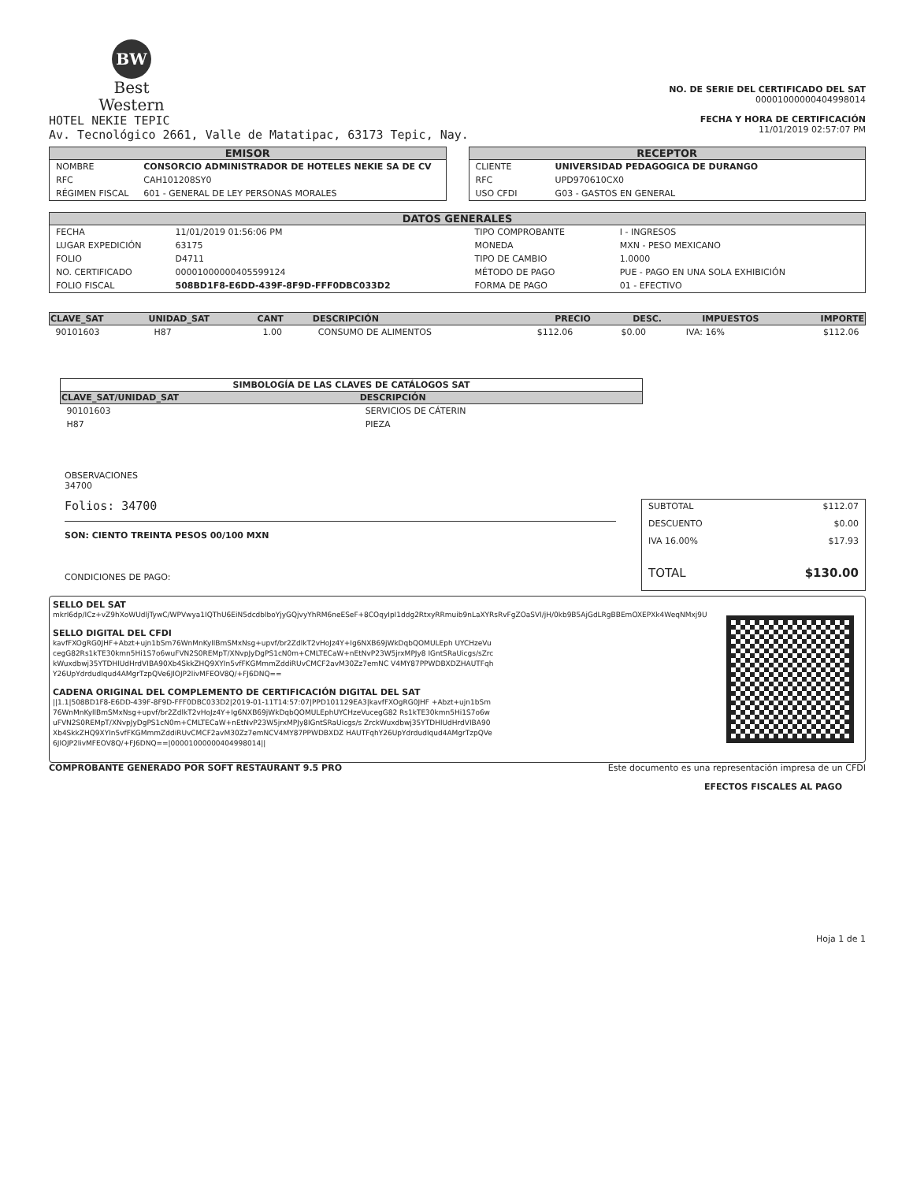BW
Best
Western
HOTEL NEKIE TEPIC
Av. Tecnológico 2661, Valle de Matatipac, 63173 Tepic, Nay.
NO. DE SERIE DEL CERTIFICADO DEL SAT
00001000000404998014
FECHA Y HORA DE CERTIFICACIÓN
11/01/2019 02:57:07 PM
EMISOR
| NOMBRE | CONSORCIO ADMINISTRADOR DE HOTELES NEKIE SA DE CV |
| RFC | CAH101208SY0 |
| RÉGIMEN FISCAL | 601 - GENERAL DE LEY PERSONAS MORALES |
RECEPTOR
| CLIENTE | UNIVERSIDAD PEDAGOGICA DE DURANGO |
| RFC | UPD970610CX0 |
| USO CFDI | G03 - GASTOS EN GENERAL |
DATOS GENERALES
| FECHA | 11/01/2019 01:56:06 PM |
| LUGAR EXPEDICIÓN | 63175 |
| FOLIO | D4711 |
| NO. CERTIFICADO | 00001000000405599124 |
| FOLIO FISCAL | 508BD1F8-E6DD-439F-8F9D-FFF0DBC033D2 |
| TIPO COMPROBANTE | I - INGRESOS |
| MONEDA | MXN - PESO MEXICANO |
| TIPO DE CAMBIO | 1.0000 |
| MÉTODO DE PAGO | PUE - PAGO EN UNA SOLA EXHIBICIÓN |
| FORMA DE PAGO | 01 - EFECTIVO |
| CLAVE_SAT | UNIDAD_SAT | CANT | DESCRIPCIÓN | PRECIO | DESC. | IMPUESTOS | IMPORTE |
| --- | --- | --- | --- | --- | --- | --- | --- |
| 90101603 | H87 | 1.00 | CONSUMO DE ALIMENTOS | $112.06 | $0.00 | IVA: 16% | $112.06 |
| SIMBOLOGÍA DE LAS CLAVES DE CATÁLOGOS SAT | |
| --- | --- |
| CLAVE_SAT/UNIDAD_SAT | DESCRIPCIÓN |
| 90101603 | SERVICIOS DE CÁTERIN |
| H87 | PIEZA |
OBSERVACIONES
34700
Folios: 34700
SON: CIENTO TREINTA PESOS 00/100 MXN
CONDICIONES DE PAGO:
| SUBTOTAL | $112.07 |
| DESCUENTO | $0.00 |
| IVA 16.00% | $17.93 |
| TOTAL | $130.00 |
SELLO DEL SAT
mkrI6dp/ICz+vZ9hXoWUdljTywC/WPVwya1IQThU6EiN5dcdblboYjyGQjvyYhRM6neESeF+8COqyIpI1ddg2RtxyRRmuib9nLaXYRsRvFgZOaSVl/jH/0kb9B5AjGdLRgBBEmOXEPXk4WeqNMxj9U
SELLO DIGITAL DEL CFDI
kavfFXOgRG0JHF+Abzt+ujn1bSm76WnMnKyllBmSMxNsg+upvf/br2ZdlkT2vHoJz4Y+Ig6NXB69jWkDqbQOMULEph UYCHzeVucegG82Rs1kTE30kmn5Hi1S7o6wuFVN2S0REMpT/XNvpJyDgPS1cN0m+CMLTECaW+nEtNvP23W5jrxMPJy8 IGntSRaUicgs/sZrckWuxdbwj35YTDHlUdHrdVIBA90Xb4SkkZHQ9XYIn5vfFKGMmmZddiRUvCMCF2avM30Zz7emNC V4MY87PPWDBXDZHAUTFqhY26UpYdrdudIqud4AMgrTzpQVe6JlOJP2livMFEOV8Q/+FJ6DNQ==
CADENA ORIGINAL DEL COMPLEMENTO DE CERTIFICACIÓN DIGITAL DEL SAT
||1.1|508BD1F8-E6DD-439F-8F9D-FFF0DBC033D2|2019-01-11T14:57:07|PPD101129EA3|kavfFXOgRG0JHF +Abzt+ujn1bSm76WnMnKyllBmSMxNsg+upvf/br2ZdlkT2vHoJz4Y+Ig6NXB69jWkDqbQOMULEphUYCHzeVucegG82 Rs1kTE30kmn5Hi1S7o6wuFVN2S0REMpT/XNvpJyDgPS1cN0m+CMLTECaW+nEtNvP23W5jrxMPJy8IGntSRaUicgs/s ZrckWuxdbwj35YTDHlUdHrdVIBA90Xb4SkkZHQ9XYIn5vfFKGMmmZddiRUvCMCF2avM30Zz7emNCV4MY87PPWDBXDZ HAUTFqhY26UpYdrdudIqud4AMgrTzpQVe6JlOJP2livMFEOV8Q/+FJ6DNQ==|00001000000404998014||
COMPROBANTE GENERADO POR SOFT RESTAURANT 9.5 PRO Este documento es una representación impresa de un CFDI
EFECTOS FISCALES AL PAGO
Hoja 1 de 1